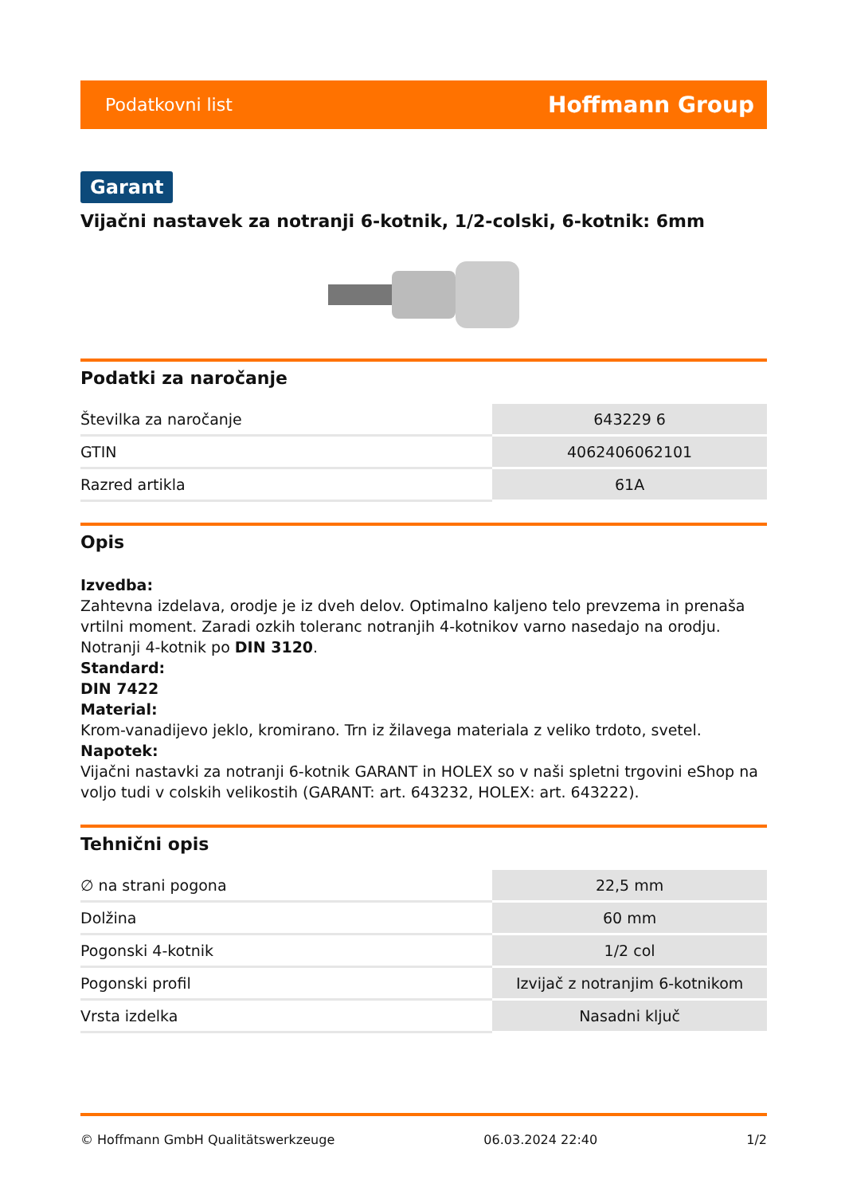Podatkovni list Hoffmann Group
Garant
Vijačni nastavek za notranji 6-kotnik, 1/2-colski, 6-kotnik: 6mm
Podatki za naročanje
| Številka za naročanje | 643229 6 |
| GTIN | 4062406062101 |
| Razred artikla | 61A |
Opis
Izvedba:
Zahtevna izdelava, orodje je iz dveh delov. Optimalno kaljeno telo prevzema in prenaša vrtilni moment. Zaradi ozkih toleranc notranjih 4-kotnikov varno nasedajo na orodju. Notranji 4-kotnik po DIN 3120.
Standard:
DIN 7422
Material:
Krom-vanadijevo jeklo, kromirano. Trn iz žilavega materiala z veliko trdoto, svetel.
Napotek:
Vijačni nastavki za notranji 6-kotnik GARANT in HOLEX so v naši spletni trgovini eShop na voljo tudi v colskih velikostih (GARANT: art. 643232, HOLEX: art. 643222).
Tehnični opis
| ∅ na strani pogona | 22,5 mm |
| Dolžina | 60 mm |
| Pogonski 4-kotnik | 1/2 col |
| Pogonski profil | Izvijač z notranjim 6-kotnikom |
| Vrsta izdelka | Nasadni ključ |
© Hoffmann GmbH Qualitätswerkzeuge 06.03.2024 22:40 1/2